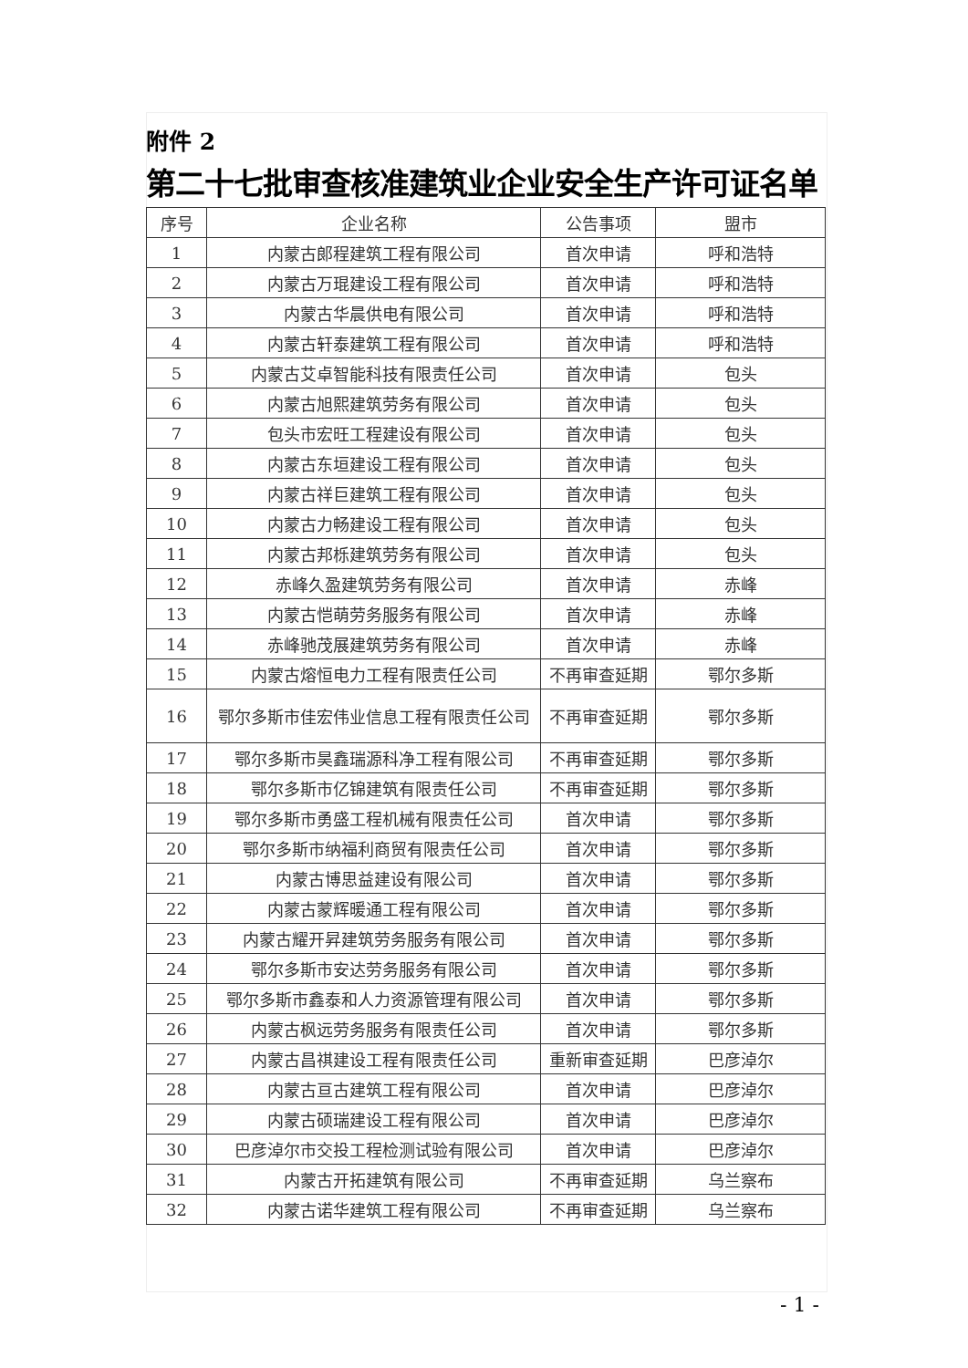附件 2
第二十七批审查核准建筑业企业安全生产许可证名单
| 序号 | 企业名称 | 公告事项 | 盟市 |
| --- | --- | --- | --- |
| 1 | 内蒙古郎程建筑工程有限公司 | 首次申请 | 呼和浩特 |
| 2 | 内蒙古万琨建设工程有限公司 | 首次申请 | 呼和浩特 |
| 3 | 内蒙古华晨供电有限公司 | 首次申请 | 呼和浩特 |
| 4 | 内蒙古轩泰建筑工程有限公司 | 首次申请 | 呼和浩特 |
| 5 | 内蒙古艾卓智能科技有限责任公司 | 首次申请 | 包头 |
| 6 | 内蒙古旭熙建筑劳务有限公司 | 首次申请 | 包头 |
| 7 | 包头市宏旺工程建设有限公司 | 首次申请 | 包头 |
| 8 | 内蒙古东垣建设工程有限公司 | 首次申请 | 包头 |
| 9 | 内蒙古祥巨建筑工程有限公司 | 首次申请 | 包头 |
| 10 | 内蒙古力畅建设工程有限公司 | 首次申请 | 包头 |
| 11 | 内蒙古邦栎建筑劳务有限公司 | 首次申请 | 包头 |
| 12 | 赤峰久盈建筑劳务有限公司 | 首次申请 | 赤峰 |
| 13 | 内蒙古恺萌劳务服务有限公司 | 首次申请 | 赤峰 |
| 14 | 赤峰驰茂展建筑劳务有限公司 | 首次申请 | 赤峰 |
| 15 | 内蒙古熔恒电力工程有限责任公司 | 不再审查延期 | 鄂尔多斯 |
| 16 | 鄂尔多斯市佳宏伟业信息工程有限责任公司 | 不再审查延期 | 鄂尔多斯 |
| 17 | 鄂尔多斯市昊鑫瑞源科净工程有限公司 | 不再审查延期 | 鄂尔多斯 |
| 18 | 鄂尔多斯市亿锦建筑有限责任公司 | 不再审查延期 | 鄂尔多斯 |
| 19 | 鄂尔多斯市勇盛工程机械有限责任公司 | 首次申请 | 鄂尔多斯 |
| 20 | 鄂尔多斯市纳福利商贸有限责任公司 | 首次申请 | 鄂尔多斯 |
| 21 | 内蒙古博思益建设有限公司 | 首次申请 | 鄂尔多斯 |
| 22 | 内蒙古蒙辉暖通工程有限公司 | 首次申请 | 鄂尔多斯 |
| 23 | 内蒙古耀开昇建筑劳务服务有限公司 | 首次申请 | 鄂尔多斯 |
| 24 | 鄂尔多斯市安达劳务服务有限公司 | 首次申请 | 鄂尔多斯 |
| 25 | 鄂尔多斯市鑫泰和人力资源管理有限公司 | 首次申请 | 鄂尔多斯 |
| 26 | 内蒙古枫远劳务服务有限责任公司 | 首次申请 | 鄂尔多斯 |
| 27 | 内蒙古昌祺建设工程有限责任公司 | 重新审查延期 | 巴彦淖尔 |
| 28 | 内蒙古亘古建筑工程有限公司 | 首次申请 | 巴彦淖尔 |
| 29 | 内蒙古硕瑞建设工程有限公司 | 首次申请 | 巴彦淖尔 |
| 30 | 巴彦淖尔市交投工程检测试验有限公司 | 首次申请 | 巴彦淖尔 |
| 31 | 内蒙古开拓建筑有限公司 | 不再审查延期 | 乌兰察布 |
| 32 | 内蒙古诺华建筑工程有限公司 | 不再审查延期 | 乌兰察布 |
- 1 -